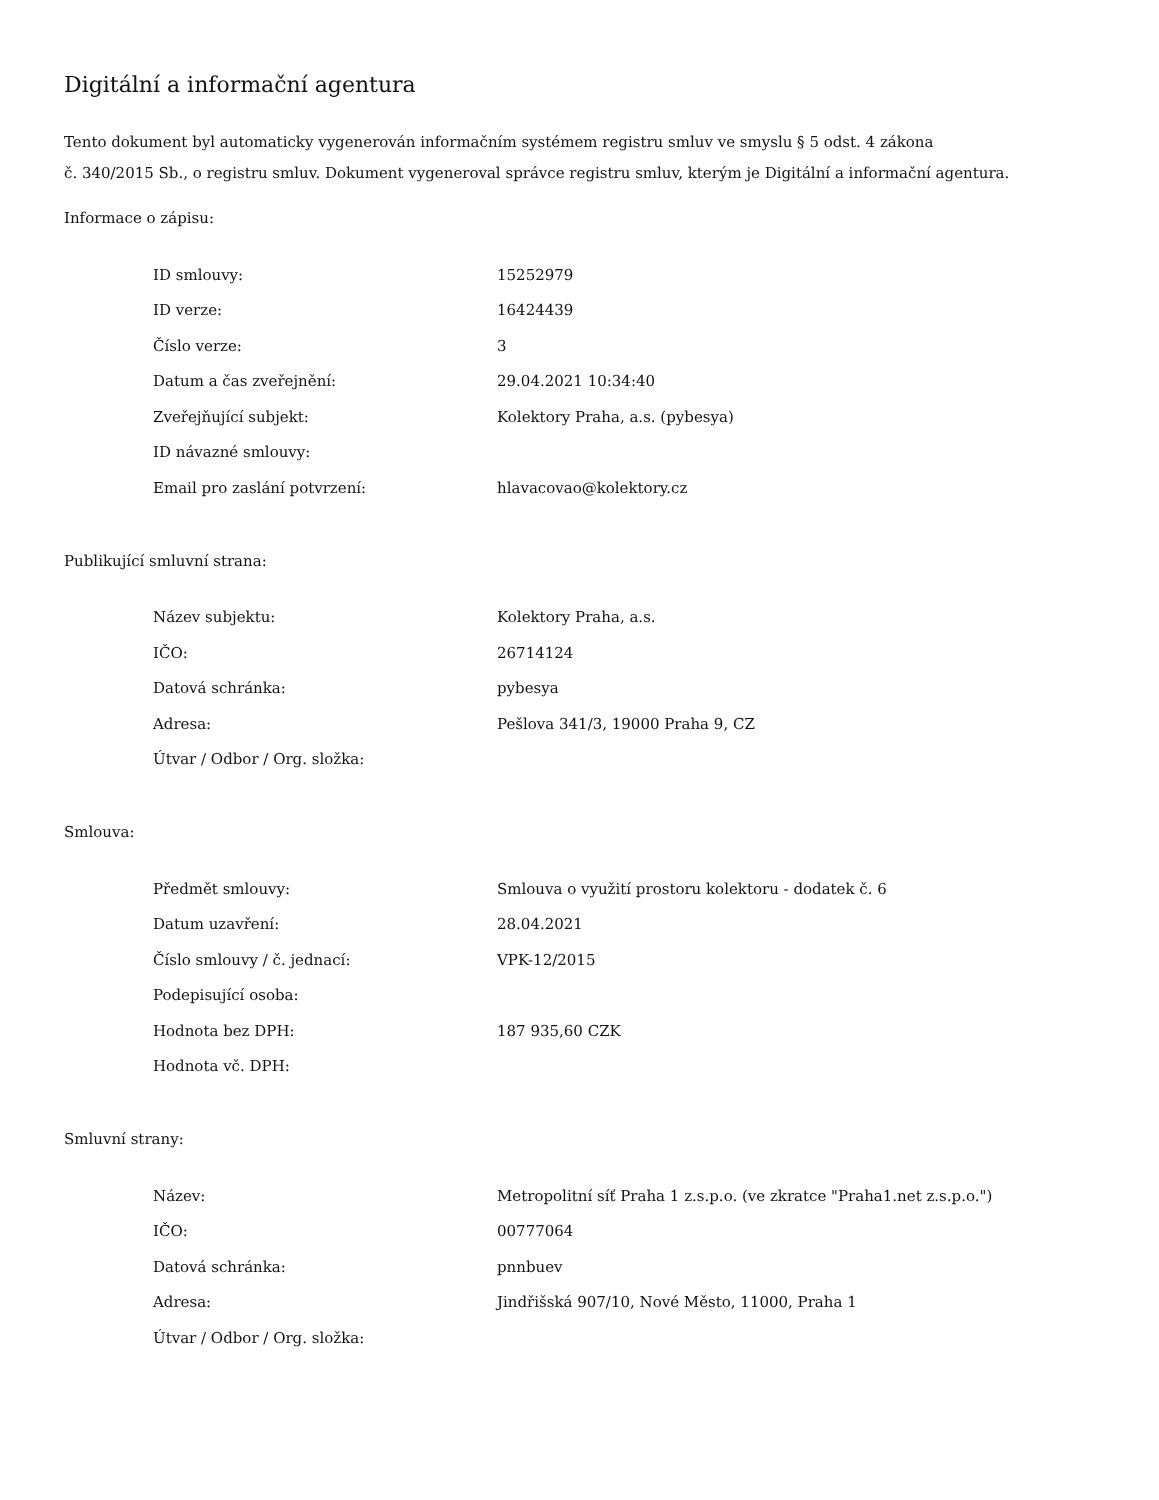Digitální a informační agentura
Tento dokument byl automaticky vygenerován informačním systémem registru smluv ve smyslu § 5 odst. 4 zákona
č. 340/2015 Sb., o registru smluv. Dokument vygeneroval správce registru smluv, kterým je Digitální a informační agentura.
Informace o zápisu:
| ID smlouvy: | 15252979 |
| ID verze: | 16424439 |
| Číslo verze: | 3 |
| Datum a čas zveřejnění: | 29.04.2021 10:34:40 |
| Zveřejňující subjekt: | Kolektory Praha, a.s. (pybesya) |
| ID návazné smlouvy: | |
| Email pro zaslání potvrzení: | hlavacovao@kolektory.cz |
Publikující smluvní strana:
| Název subjektu: | Kolektory Praha, a.s. |
| IČO: | 26714124 |
| Datová schránka: | pybesya |
| Adresa: | Pešlova 341/3, 19000 Praha 9, CZ |
| Útvar / Odbor / Org. složka: | |
Smlouva:
| Předmět smlouvy: | Smlouva o využití prostoru kolektoru - dodatek č. 6 |
| Datum uzavření: | 28.04.2021 |
| Číslo smlouvy / č. jednací: | VPK-12/2015 |
| Podepisující osoba: | |
| Hodnota bez DPH: | 187 935,60 CZK |
| Hodnota vč. DPH: | |
Smluvní strany:
| Název: | Metropolitní síť Praha 1 z.s.p.o. (ve zkratce "Praha1.net z.s.p.o.") |
| IČO: | 00777064 |
| Datová schránka: | pnnbuev |
| Adresa: | Jindřišská 907/10, Nové Město, 11000, Praha 1 |
| Útvar / Odbor / Org. složka: | |